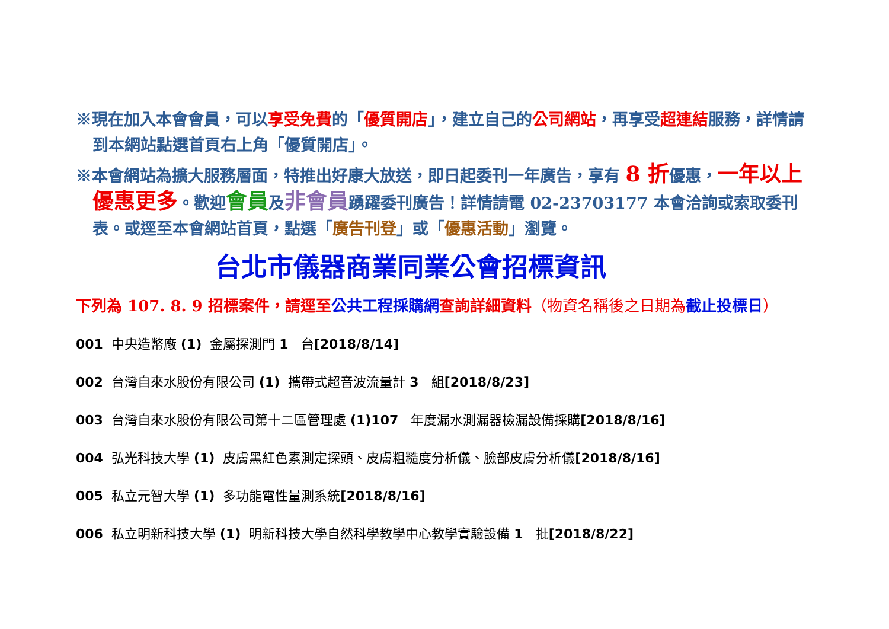※現在加入本會會員，可以享受免費的「優質開店」，建立自己的公司網站，再享受超連結服務，詳情請到本網站點選首頁右上角「優質開店」。
※本會網站為擴大服務層面，特推出好康大放送，即日起委刊一年廣告，享有 8 折優惠，一年以上優惠更多。歡迎會員及非會員踴躍委刊廣告！詳情請電 02-23703177 本會洽詢或索取委刊表。或逕至本會網站首頁，點選「廣告刊登」或「優惠活動」瀏覽。
台北市儀器商業同業公會招標資訊
下列為 107. 8. 9 招標案件，請逕至公共工程採購網查詢詳細資料（物資名稱後之日期為 截止投標日）
001 中央造幣廠 (1) 金屬探測門 1 台[2018/8/14]
002 台灣自來水股份有限公司 (1) 攜帶式超音波流量計 3 組[2018/8/23]
003 台灣自來水股份有限公司第十二區管理處 (1)107 年度漏水測漏器檢漏設備採購[2018/8/16]
004 弘光科技大學 (1) 皮膚黑紅色素測定探頭、皮膚粗糙度分析儀、臉部皮膚分析儀[2018/8/16]
005 私立元智大學 (1) 多功能電性量測系統[2018/8/16]
006 私立明新科技大學 (1) 明新科技大學自然科學教學中心教學實驗設備 1 批[2018/8/22]